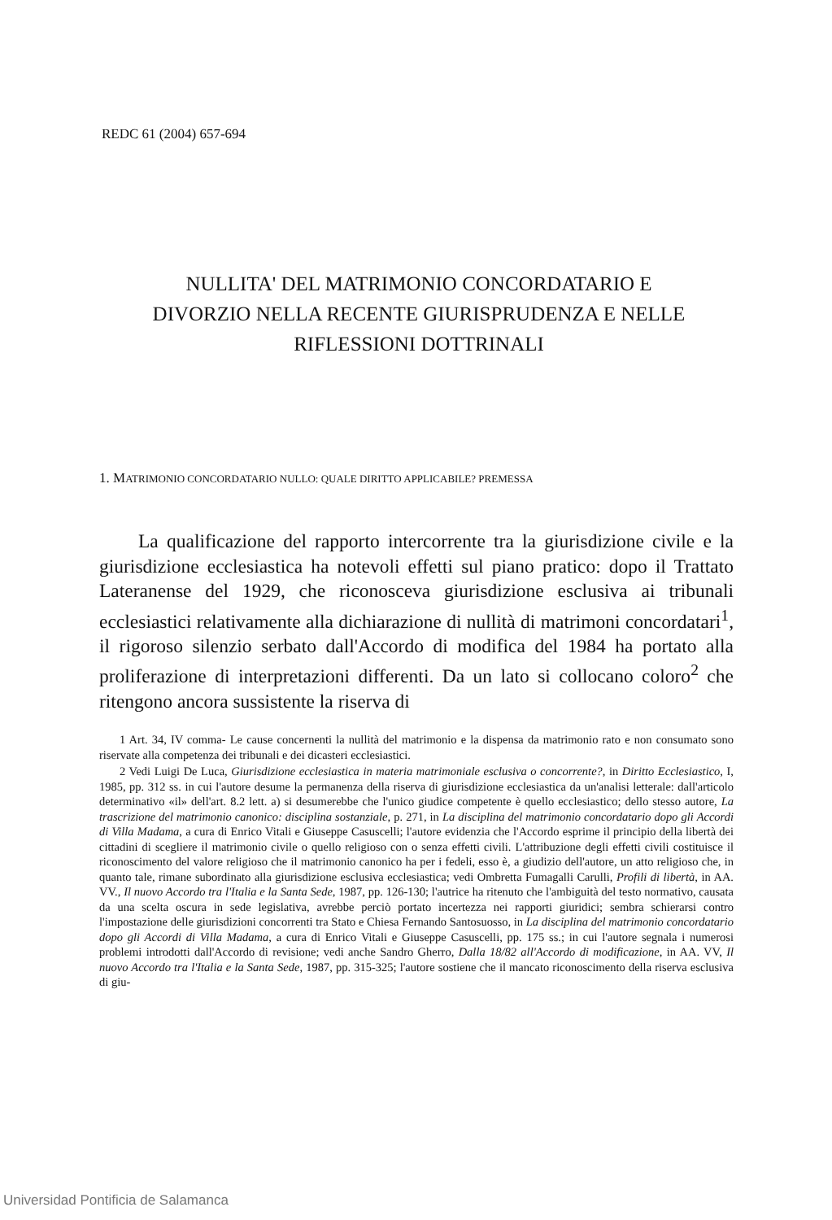REDC 61 (2004) 657-694
NULLITA' DEL MATRIMONIO CONCORDATARIO E
DIVORZIO NELLA RECENTE GIURISPRUDENZA E NELLE
RIFLESSIONI DOTTRINALI
1. MATRIMONIO CONCORDATARIO NULLO: QUALE DIRITTO APPLICABILE? PREMESSA
La qualificazione del rapporto intercorrente tra la giurisdizione civile e la giurisdizione ecclesiastica ha notevoli effetti sul piano pratico: dopo il Trattato Lateranense del 1929, che riconosceva giurisdizione esclusiva ai tribunali ecclesiastici relativamente alla dichiarazione di nullità di matrimoni concordatari<sup>1</sup>, il rigoroso silenzio serbato dall'Accordo di modifica del 1984 ha portato alla proliferazione di interpretazioni differenti. Da un lato si collocano coloro<sup>2</sup> che ritengono ancora sussistente la riserva di
1 Art. 34, IV comma- Le cause concernenti la nullità del matrimonio e la dispensa da matrimonio rato e non consumato sono riservate alla competenza dei tribunali e dei dicasteri ecclesiastici.
2 Vedi Luigi De Luca, Giurisdizione ecclesiastica in materia matrimoniale esclusiva o concorrente?, in Diritto Ecclesiastico, I, 1985, pp. 312 ss. in cui l'autore desume la permanenza della riserva di giurisdizione ecclesiastica da un'analisi letterale: dall'articolo determinativo «il» dell'art. 8.2 lett. a) si desumerebbe che l'unico giudice competente è quello ecclesiastico; dello stesso autore, La trascrizione del matrimonio canonico: disciplina sostanziale, p. 271, in La disciplina del matrimonio concordatario dopo gli Accordi di Villa Madama, a cura di Enrico Vitali e Giuseppe Casuscelli; l'autore evidenzia che l'Accordo esprime il principio della libertà dei cittadini di scegliere il matrimonio civile o quello religioso con o senza effetti civili. L'attribuzione degli effetti civili costituisce il riconoscimento del valore religioso che il matrimonio canonico ha per i fedeli, esso è, a giudizio dell'autore, un atto religioso che, in quanto tale, rimane subordinato alla giurisdizione esclusiva ecclesiastica; vedi Ombretta Fumagalli Carulli, Profili di libertà, in AA. VV., Il nuovo Accordo tra l'Italia e la Santa Sede, 1987, pp. 126-130; l'autrice ha ritenuto che l'ambiguità del testo normativo, causata da una scelta oscura in sede legislativa, avrebbe perciò portato incertezza nei rapporti giuridici; sembra schierarsi contro l'impostazione delle giurisdizioni concorrenti tra Stato e Chiesa Fernando Santosuosso, in La disciplina del matrimonio concordatario dopo gli Accordi di Villa Madama, a cura di Enrico Vitali e Giuseppe Casuscelli, pp. 175 ss.; in cui l'autore segnala i numerosi problemi introdotti dall'Accordo di revisione; vedi anche Sandro Gherro, Dalla 18/82 all'Accordo di modificazione, in AA. VV, Il nuovo Accordo tra l'Italia e la Santa Sede, 1987, pp. 315-325; l'autore sostiene che il mancato riconoscimento della riserva esclusiva di giu-
Universidad Pontificia de Salamanca